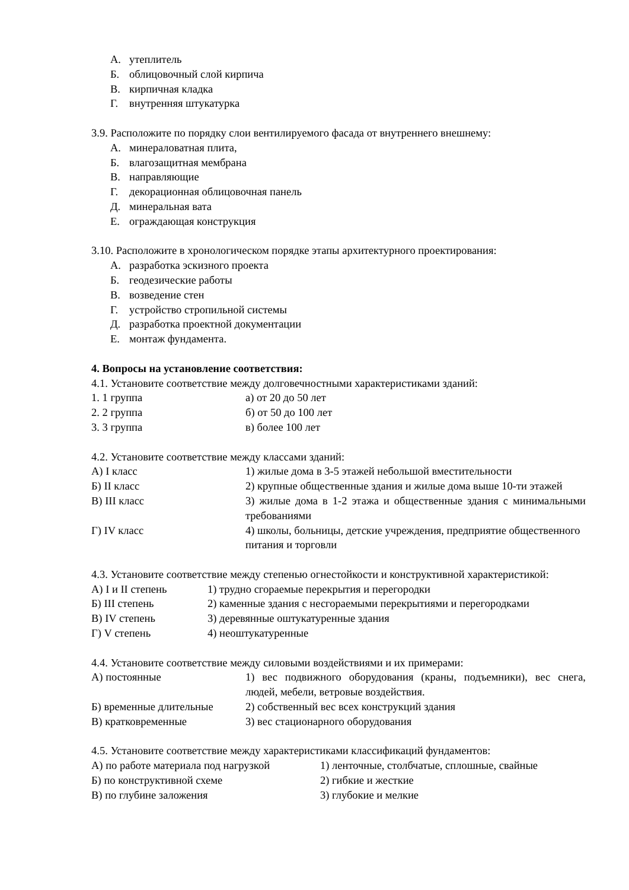А. утеплитель
Б. облицовочный слой кирпича
В. кирпичная кладка
Г. внутренняя штукатурка
3.9. Расположите по порядку слои вентилируемого фасада от внутреннего внешнему:
А. минераловатная плита,
Б. влагозащитная мембрана
В. направляющие
Г. декорационная облицовочная панель
Д. минеральная вата
Е. ограждающая конструкция
3.10. Расположите в хронологическом порядке этапы архитектурного проектирования:
А. разработка эскизного проекта
Б. геодезические работы
В. возведение стен
Г. устройство стропильной системы
Д. разработка проектной документации
Е. монтаж фундамента.
4. Вопросы на установление соответствия:
4.1. Установите соответствие между долговечностными характеристиками зданий:
| 1. 1 группа | а) от 20 до 50 лет |
| 2. 2 группа | б) от 50 до 100 лет |
| 3. 3 группа | в) более 100 лет |
4.2. Установите соответствие между классами зданий:
| А) I класс | 1) жилые дома в 3-5 этажей небольшой вместительности |
| Б) II класс | 2) крупные общественные здания и жилые дома выше 10-ти этажей |
| В) III класс | 3) жилые дома в 1-2 этажа и общественные здания с минимальными требованиями |
| Г) IV класс | 4) школы, больницы, детские учреждения, предприятие общественного питания и торговли |
4.3. Установите соответствие между степенью огнестойкости и конструктивной характеристикой:
| А) I и II степень | 1) трудно сгораемые перекрытия и перегородки |
| Б) III степень | 2) каменные здания с несгораемыми перекрытиями и перегородками |
| В) IV степень | 3) деревянные оштукатуренные здания |
| Г) V степень | 4) неоштукатуренные |
4.4. Установите соответствие между силовыми воздействиями и их примерами:
| А) постоянные | 1) вес подвижного оборудования (краны, подъемники), вес снега, людей, мебели, ветровые воздействия. |
| Б) временные длительные | 2) собственный вес всех конструкций здания |
| В) кратковременные | 3) вес стационарного оборудования |
4.5. Установите соответствие между характеристиками классификаций фундаментов:
| А) по работе материала под нагрузкой | 1) ленточные, столбчатые, сплошные, свайные |
| Б) по конструктивной схеме | 2) гибкие и жесткие |
| В) по глубине заложения | 3) глубокие и мелкие |